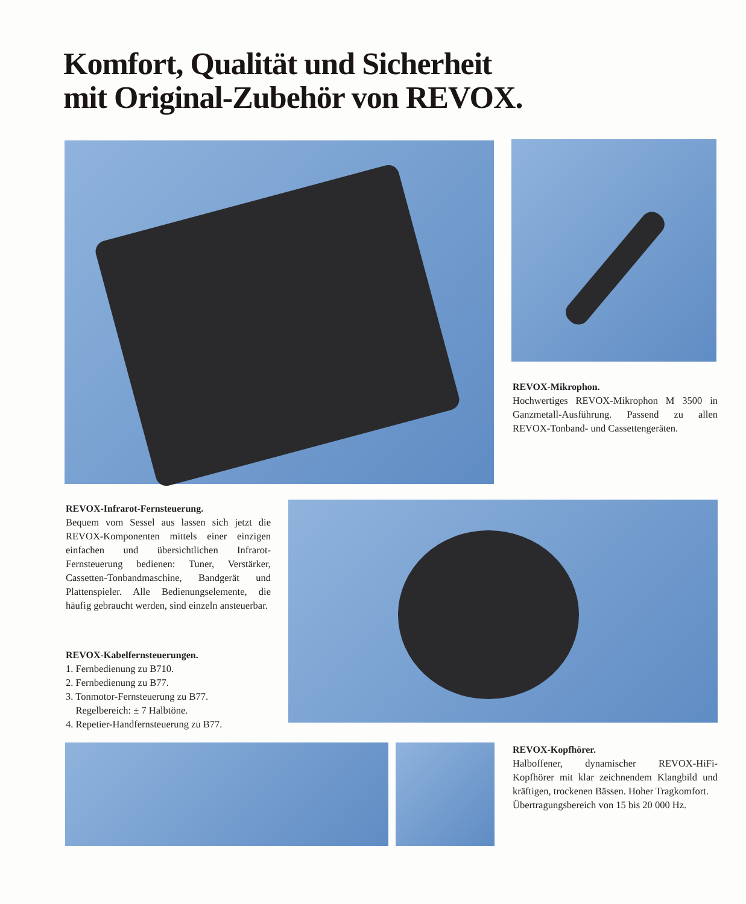Komfort, Qualität und Sicherheit
mit Original-Zubehör von REVOX.
REVOX-Mikrophon.
Hochwertiges REVOX-Mikrophon M 3500 in Ganzmetall-Ausführung. Passend zu allen REVOX-Tonband- und Cassettengeräten.
REVOX-Infrarot-Fernsteuerung.
Bequem vom Sessel aus lassen sich jetzt die REVOX-Komponenten mittels einer einzigen einfachen und übersichtlichen Infrarot-Fernsteuerung bedienen: Tuner, Verstärker, Cassetten-Tonbandmaschine, Bandgerät und Plattenspieler. Alle Bedienungselemente, die häufig gebraucht werden, sind einzeln ansteuerbar.
REVOX-Kabelfernsteuerungen.
1. Fernbedienung zu B710.
2. Fernbedienung zu B77.
3. Tonmotor-Fernsteuerung zu B77.
Regelbereich: ± 7 Halbtöne.
4. Repetier-Handfernsteuerung zu B77.
REVOX-Kopfhörer.
Halboffener, dynamischer REVOX-HiFi-Kopfhörer mit klar zeichnendem Klangbild und kräftigen, trockenen Bässen. Hoher Tragkomfort.
Übertragungsbereich von 15 bis 20 000 Hz.